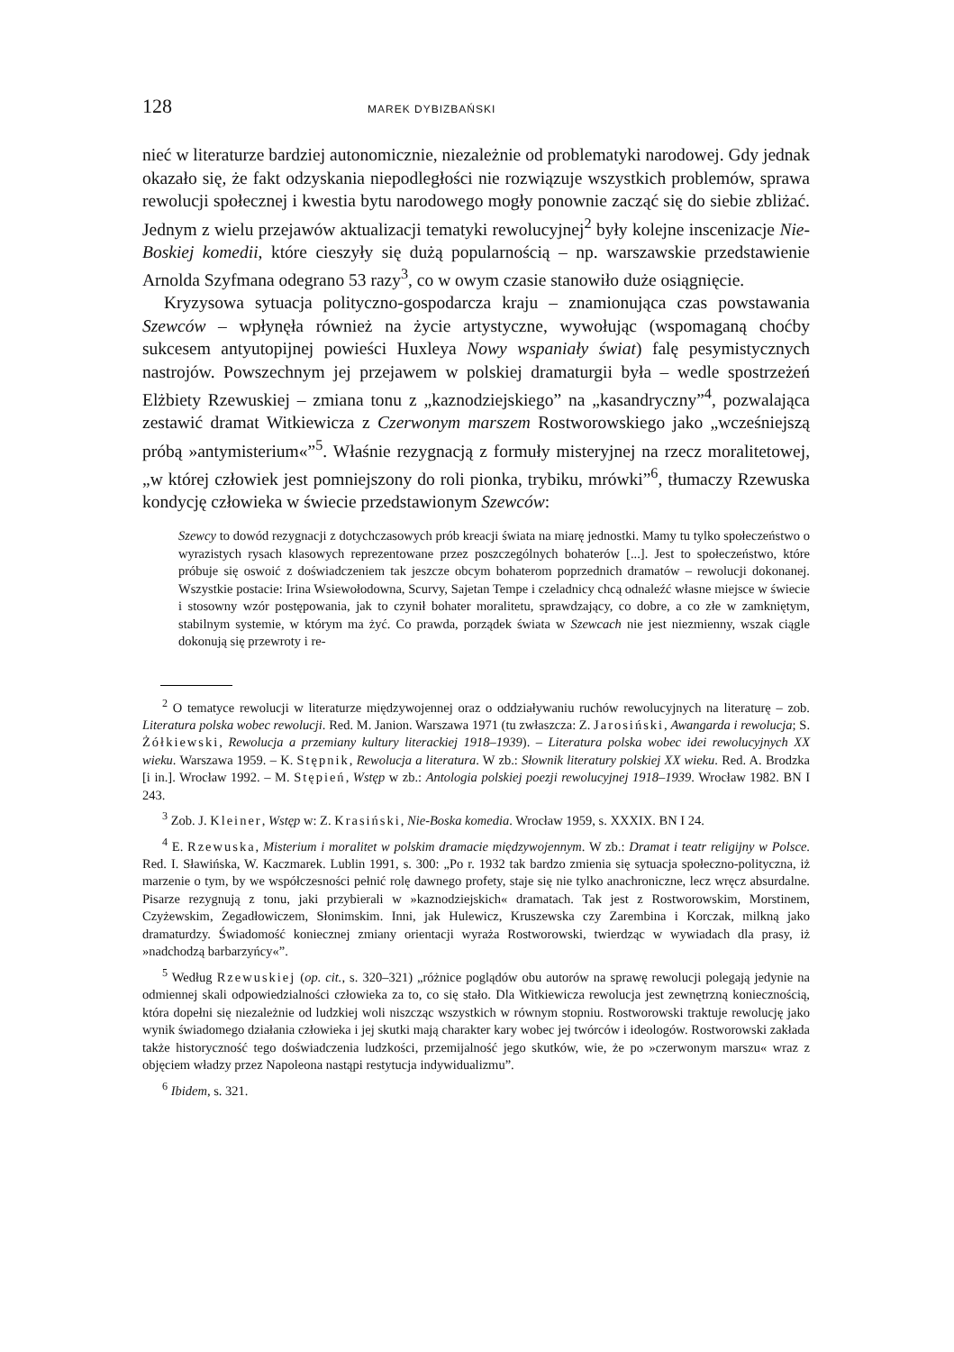128 MAREK DYBIZBAŃSKI
nieć w literaturze bardziej autonomicznie, niezależnie od problematyki narodowej. Gdy jednak okazało się, że fakt odzyskania niepodległości nie rozwiązuje wszystkich problemów, sprawa rewolucji społecznej i kwestia bytu narodowego mogły ponownie zacząć się do siebie zbliżać. Jednym z wielu przejawów aktualizacji tematyki rewolucyjnej<sup>2</sup> były kolejne inscenizacje Nie-Boskiej komedii, które cieszyły się dużą popularnością – np. warszawskie przedstawienie Arnolda Szyfmana odegrano 53 razy<sup>3</sup>, co w owym czasie stanowiło duże osiągnięcie.
Kryzysowa sytuacja polityczno-gospodarcza kraju – znamionująca czas powstawania Szewców – wpłynęła również na życie artystyczne, wywołując (wspomaganą choćby sukcesem antyutopijnej powieści Huxleya Nowy wspaniały świat) falę pesymistycznych nastrojów. Powszechnym jej przejawem w polskiej dramaturgii była – wedle spostrzeżeń Elżbiety Rzewuskiej – zmiana tonu z „kaznodziejskiego” na „kasandryczny”<sup>4</sup>, pozwalająca zestawić dramat Witkiewicza z Czerwonym marszem Rostworowskiego jako „wcześniejszą próbą »antymisterium«”<sup>5</sup>. Właśnie rezygnacją z formuły misteryjnej na rzecz moralitetowej, „w której człowiek jest pomniejszony do roli pionka, trybiku, mrówki”<sup>6</sup>, tłumaczy Rzewuska kondycję człowieka w świecie przedstawionym Szewców:
Szewcy to dowód rezygnacji z dotychczasowych prób kreacji świata na miarę jednostki. Mamy tu tylko społeczeństwo o wyrazistych rysach klasowych reprezentowane przez poszczególnych bohaterów [...]. Jest to społeczeństwo, które próbuje się oswoić z doświadczeniem tak jeszcze obcym bohaterom poprzednich dramatów – rewolucji dokonanej. Wszystkie postacie: Irina Wsiewołodowna, Scurvy, Sajetan Tempe i czeladnicy chcą odnaleźć własne miejsce w świecie i stosowny wzór postępowania, jak to czynił bohater moralitetu, sprawdzający, co dobre, a co złe w zamkniętym, stabilnym systemie, w którym ma żyć. Co prawda, porządek świata w Szewcach nie jest niezmienny, wszak ciągle dokonują się przewroty i re-
<sup>2</sup> O tematyce rewolucji w literaturze międzywojennej oraz o oddziaływaniu ruchów rewolucyjnych na literaturę – zob. Literatura polska wobec rewolucji. Red. M. Janion. Warszawa 1971 (tu zwłaszcza: Z. Jarosiński, Awangarda i rewolucja; S. Żółkiewski, Rewolucja a przemiany kultury literackiej 1918–1939). – Literatura polska wobec idei rewolucyjnych XX wieku. Warszawa 1959. – K. Stępnik, Rewolucja a literatura. W zb.: Słownik literatury polskiej XX wieku. Red. A. Brodzka [i in.]. Wrocław 1992. – M. Stępień, Wstęp w zb.: Antologia polskiej poezji rewolucyjnej 1918–1939. Wrocław 1982. BN I 243.
<sup>3</sup> Zob. J. Kleiner, Wstęp w: Z. Krasiński, Nie-Boska komedia. Wrocław 1959, s. XXXIX. BN I 24.
<sup>4</sup> E. Rzewuska, Misterium i moralitet w polskim dramacie międzywojennym. W zb.: Dramat i teatr religijny w Polsce. Red. I. Sławińska, W. Kaczmarek. Lublin 1991, s. 300: „Po r. 1932 tak bardzo zmienia się sytuacja społeczno-polityczna, iż marzenie o tym, by we współczesności pełnić rolę dawnego profety, staje się nie tylko anachroniczne, lecz wręcz absurdalne. Pisarze rezygnują z tonu, jaki przybierali w »kaznodziejskich« dramatach. Tak jest z Rostworowskim, Morstinem, Czyżewskim, Zegadłowiczem, Słonimskim. Inni, jak Hulewicz, Kruszewska czy Zarembina i Korczak, milkną jako dramaturdzy. Świadomość koniecznej zmiany orientacji wyraża Rostworowski, twierdząc w wywiadach dla prasy, iż »nadchodzą barbarzyńcy«”.
<sup>5</sup> Według Rzewuskiej (op. cit., s. 320–321) „różnice poglądów obu autorów na sprawę rewolucji polegają jedynie na odmiennej skali odpowiedzialności człowieka za to, co się stało. Dla Witkiewicza rewolucja jest zewnętrzną koniecznością, która dopełni się niezależnie od ludzkiej woli niszcząc wszystkich w równym stopniu. Rostworowski traktuje rewolucję jako wynik świadomego działania człowieka i jej skutki mają charakter kary wobec jej twórców i ideologów. Rostworowski zakłada także historyczność tego doświadczenia ludzkości, przemijalność jego skutków, wie, że po »czerwonym marszu« wraz z objęciem władzy przez Napoleona nastąpi restytucja indywidualizmu”.
<sup>6</sup> Ibidem, s. 321.